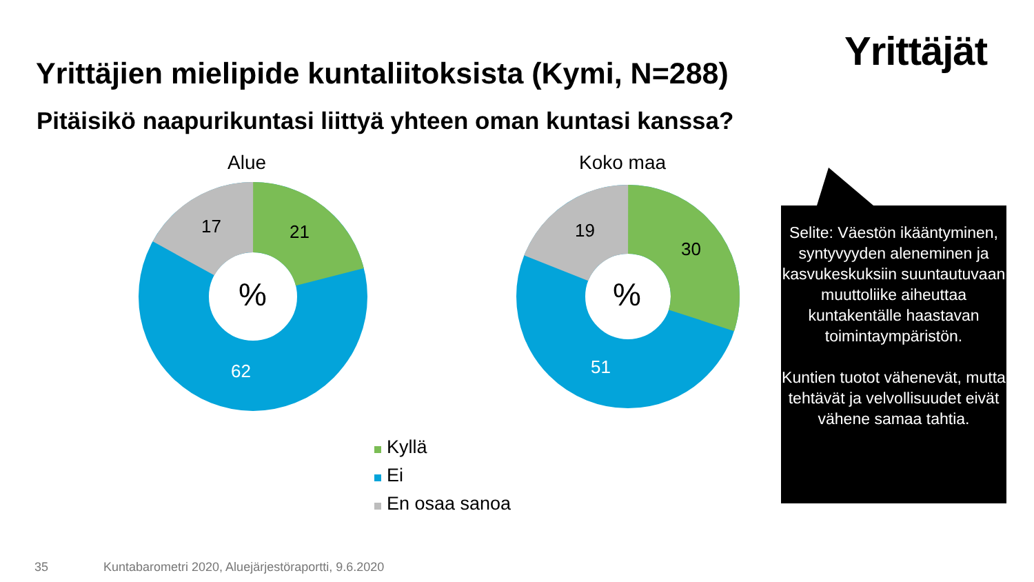Yrittäjät
Yrittäjien mielipide kuntaliitoksista (Kymi, N=288)
Pitäisikö naapurikuntasi liittyä yhteen oman kuntasi kanssa?
Alue Koko maa
17 21
62
%
19
30
51
%
Kyllä
Ei
En osaa sanoa
Selite: Väestön ikääntyminen, syntyvyyden aleneminen ja kasvukeskuksiin suuntautuvaan muuttoliike aiheuttaa kuntakentälle haastavan toimintaympäristön.
Kuntien tuotot vähenevät, mutta tehtävät ja velvollisuudet eivät vähene samaa tahtia.
35
Kuntabarometri 2020, Aluejärjestöraportti, 9.6.2020